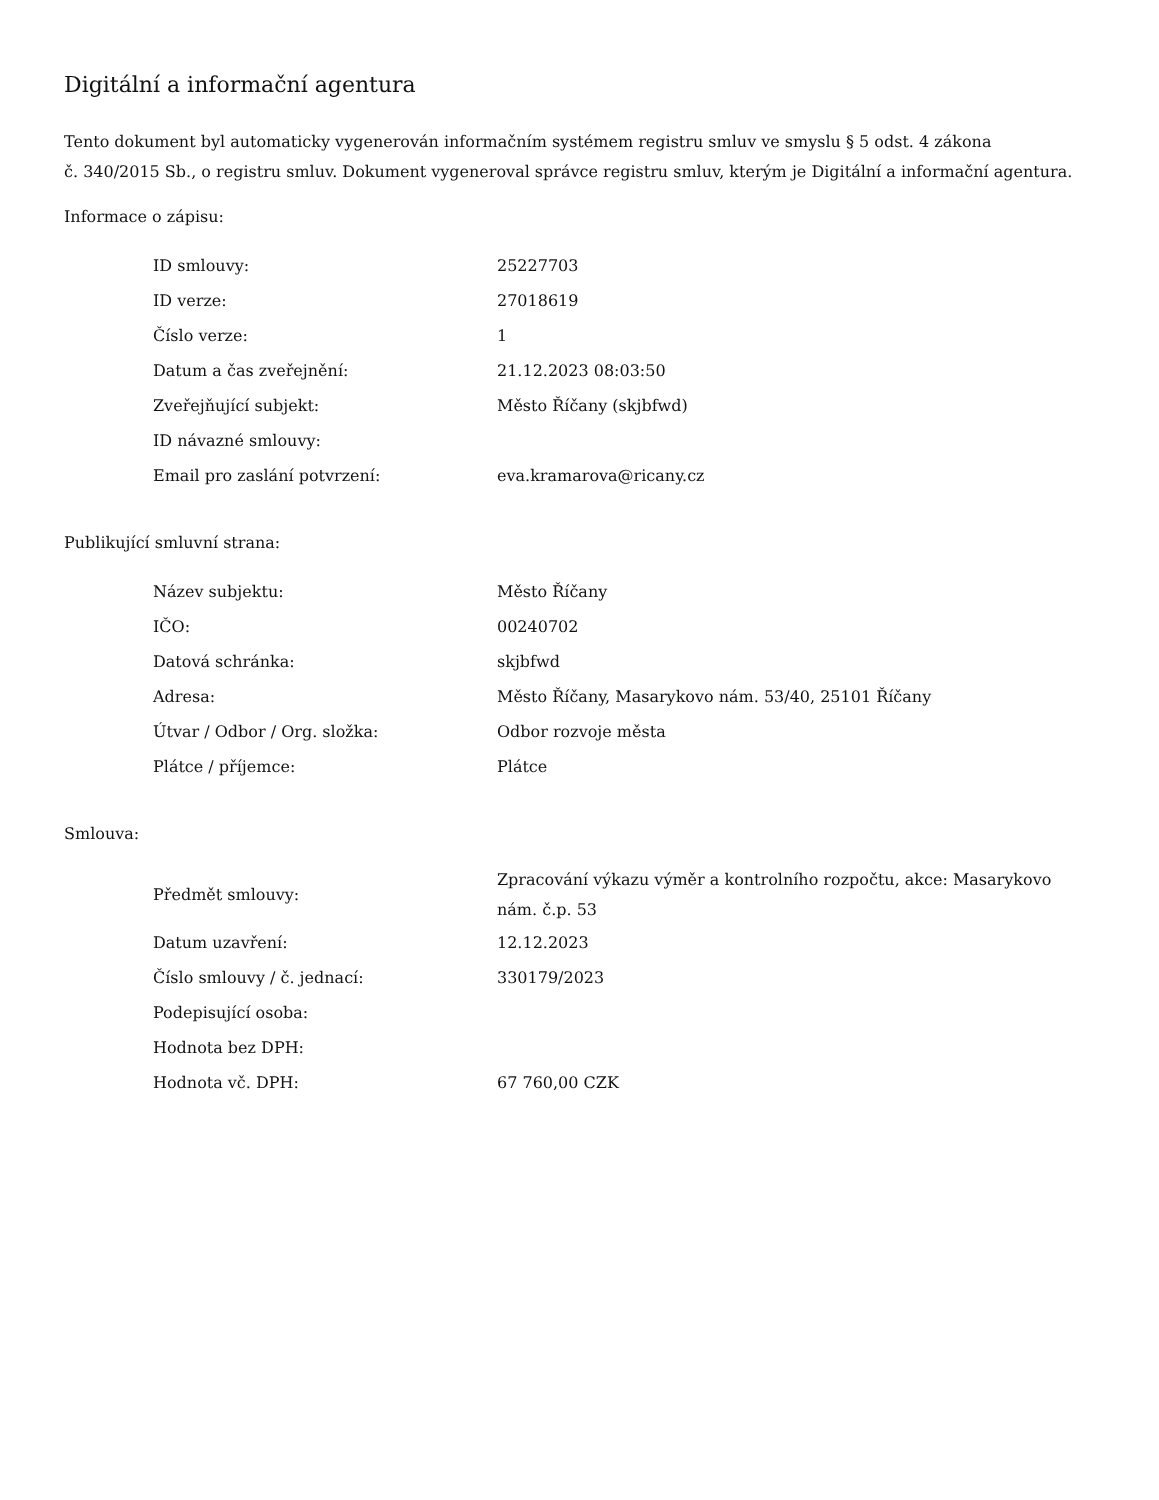Digitální a informační agentura
Tento dokument byl automaticky vygenerován informačním systémem registru smluv ve smyslu § 5 odst. 4 zákona
č. 340/2015 Sb., o registru smluv. Dokument vygeneroval správce registru smluv, kterým je Digitální a informační agentura.
Informace o zápisu:
| ID smlouvy: | 25227703 |
| ID verze: | 27018619 |
| Číslo verze: | 1 |
| Datum a čas zveřejnění: | 21.12.2023 08:03:50 |
| Zveřejňující subjekt: | Město Říčany (skjbfwd) |
| ID návazné smlouvy: | |
| Email pro zaslání potvrzení: | eva.kramarova@ricany.cz |
Publikující smluvní strana:
| Název subjektu: | Město Říčany |
| IČO: | 00240702 |
| Datová schránka: | skjbfwd |
| Adresa: | Město Říčany, Masarykovo nám. 53/40, 25101 Říčany |
| Útvar / Odbor / Org. složka: | Odbor rozvoje města |
| Plátce / příjemce: | Plátce |
Smlouva:
| Předmět smlouvy: | Zpracování výkazu výměr a kontrolního rozpočtu, akce: Masarykovo nám. č.p. 53 |
| Datum uzavření: | 12.12.2023 |
| Číslo smlouvy / č. jednací: | 330179/2023 |
| Podepisující osoba: | |
| Hodnota bez DPH: | |
| Hodnota vč. DPH: | 67 760,00 CZK |